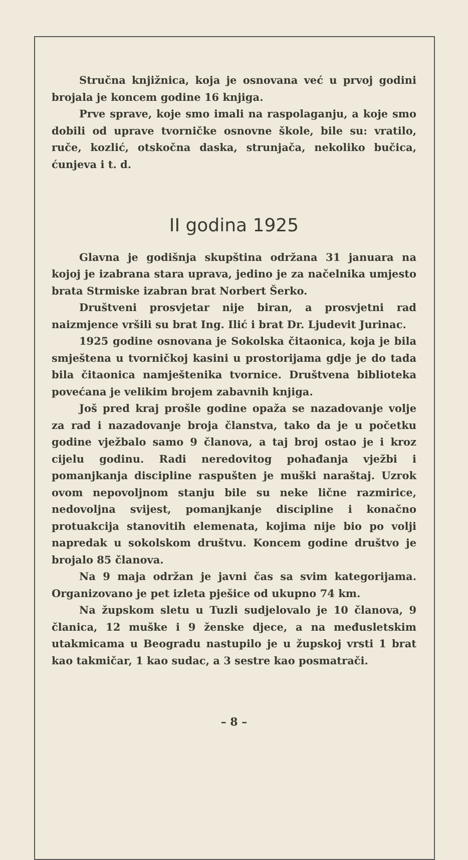Stručna knjižnica, koja je osnovana već u prvoj godini brojala je koncem godine 16 knjiga.
Prve sprave, koje smo imali na raspolaganju, a koje smo dobili od uprave tvorničke osnovne škole, bile su: vratilo, ruče, kozlić, otskočna daska, strunjača, nekoliko bučica, ćunjeva i t. d.
II godina 1925
Glavna je godišnja skupština održana 31 januara na kojoj je izabrana stara uprava, jedino je za načelnika umjesto brata Strmiske izabran brat Norbert Šerko.
Društveni prosvjetar nije biran, a prosvjetni rad naizmjence vršili su brat Ing. Ilić i brat Dr. Ljudevit Jurinac.
1925 godine osnovana je Sokolska čitaonica, koja je bila smještena u tvorničkoj kasini u prostorijama gdje je do tada bila čitaonica namještenika tvornice. Društvena biblioteka povećana je velikim brojem zabavnih knjiga.
Još pred kraj prošle godine opaža se nazadovanje volje za rad i nazadovanje broja članstva, tako da je u početku godine vježbalo samo 9 članova, a taj broj ostao je i kroz cijelu godinu. Radi neredovitog pohađanja vježbi i pomanjkanja discipline raspušten je muški naraštaj. Uzrok ovom nepovoljnom stanju bile su neke lične razmirice, nedovoljna svijest, pomanjkanje discipline i konačno protuakcija stanovitih elemenata, kojima nije bio po volji napredak u sokolskom društvu. Koncem godine društvo je brojalo 85 članova.
Na 9 maja održan je javni čas sa svim kategorijama. Organizovano je pet izleta pješice od ukupno 74 km.
Na župskom sletu u Tuzli sudjelovalo je 10 članova, 9 članica, 12 muške i 9 ženske djece, a na međusletskim utakmicama u Beogradu nastupilo je u župskoj vrsti 1 brat kao takmičar, 1 kao sudac, a 3 sestre kao posmatrači.
– 8 –